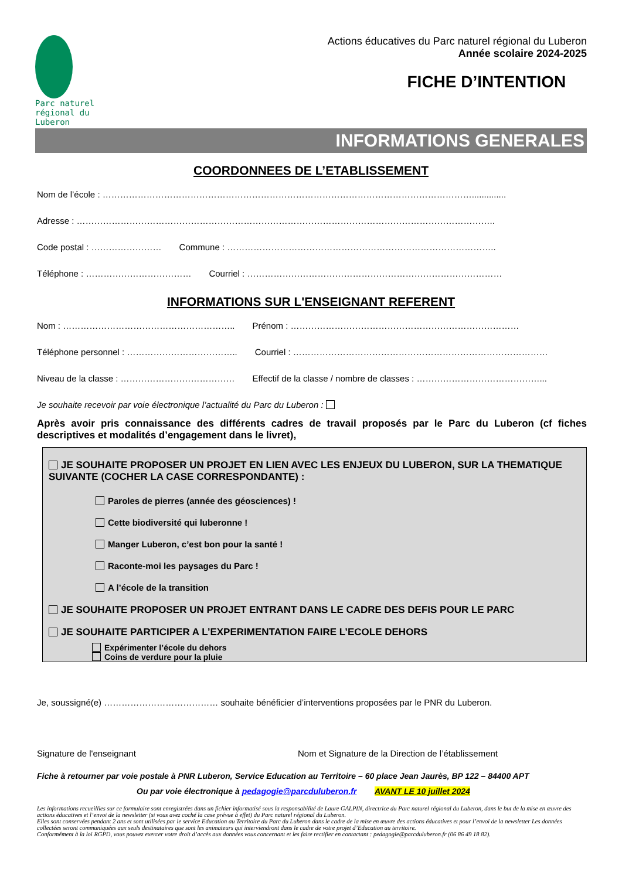Parc naturel régional du Luberon
Actions éducatives du Parc naturel régional du Luberon
Année scolaire 2024-2025
FICHE D’INTENTION
INFORMATIONS GENERALES
COORDONNEES DE L’ETABLISSEMENT
Nom de l’école : ………………………………………………………………………………………………………………..............
Adresse : ……………………………………………………………………………………………………………………………..
Code postal : …………………… Commune : ………………………………………………………………………………..
Téléphone : ……………………………… Courriel : ……………………………………………………………………………
INFORMATIONS SUR L'ENSEIGNANT REFERENT
Nom : ………………………………………………….. Prénom : ……………………………………………………………………
Téléphone personnel : ……………………………….. Courriel : ……………………………………………………………………………
Niveau de la classe : ………………………………… Effectif de la classe / nombre de classes : ……………………………………...
Je souhaite recevoir par voie électronique l’actualité du Parc du Luberon :
Après avoir pris connaissance des différents cadres de travail proposés par le Parc du Luberon (cf fiches descriptives et modalités d’engagement dans le livret),
JE SOUHAITE PROPOSER UN PROJET EN LIEN AVEC LES ENJEUX DU LUBERON, SUR LA THEMATIQUE SUIVANTE (COCHER LA CASE CORRESPONDANTE) :
Paroles de pierres (année des géosciences) !
Cette biodiversité qui luberonne !
Manger Luberon, c’est bon pour la santé !
Raconte-moi les paysages du Parc !
A l’école de la transition
JE SOUHAITE PROPOSER UN PROJET ENTRANT DANS LE CADRE DES DEFIS POUR LE PARC
JE SOUHAITE PARTICIPER A L’EXPERIMENTATION FAIRE L’ECOLE DEHORS
Expérimenter l’école du dehors
Coins de verdure pour la pluie
Je, soussigné(e) ………………………………… souhaite bénéficier d’interventions proposées par le PNR du Luberon.
Signature de l'enseignant Nom et Signature de la Direction de l’établissement
Fiche à retourner par voie postale à PNR Luberon, Service Education au Territoire – 60 place Jean Jaurès, BP 122 – 84400 APT
Ou par voie électronique à pedagogie@parcduluberon.fr AVANT LE 10 juillet 2024
Les informations recueillies sur ce formulaire sont enregistrées dans un fichier informatisé sous la responsabilité de Laure GALPIN, directrice du Parc naturel régional du Luberon, dans le but de la mise en œuvre des actions éducatives et l’envoi de la newsletter (si vous avez coché la case prévue à effet) du Parc naturel régional du Luberon.
Elles sont conservées pendant 2 ans et sont utilisées par le service Education au Territoire du Parc du Luberon dans le cadre de la mise en œuvre des actions éducatives et pour l’envoi de la newsletter Les données collectées seront communiquées aux seuls destinataires que sont les animateurs qui interviendront dans le cadre de votre projet d’Education au territoire.
Conformément à la loi RGPD, vous pouvez exercer votre droit d’accès aux données vous concernant et les faire rectifier en contactant : pedagogie@parcduluberon.fr (06 86 49 18 82).